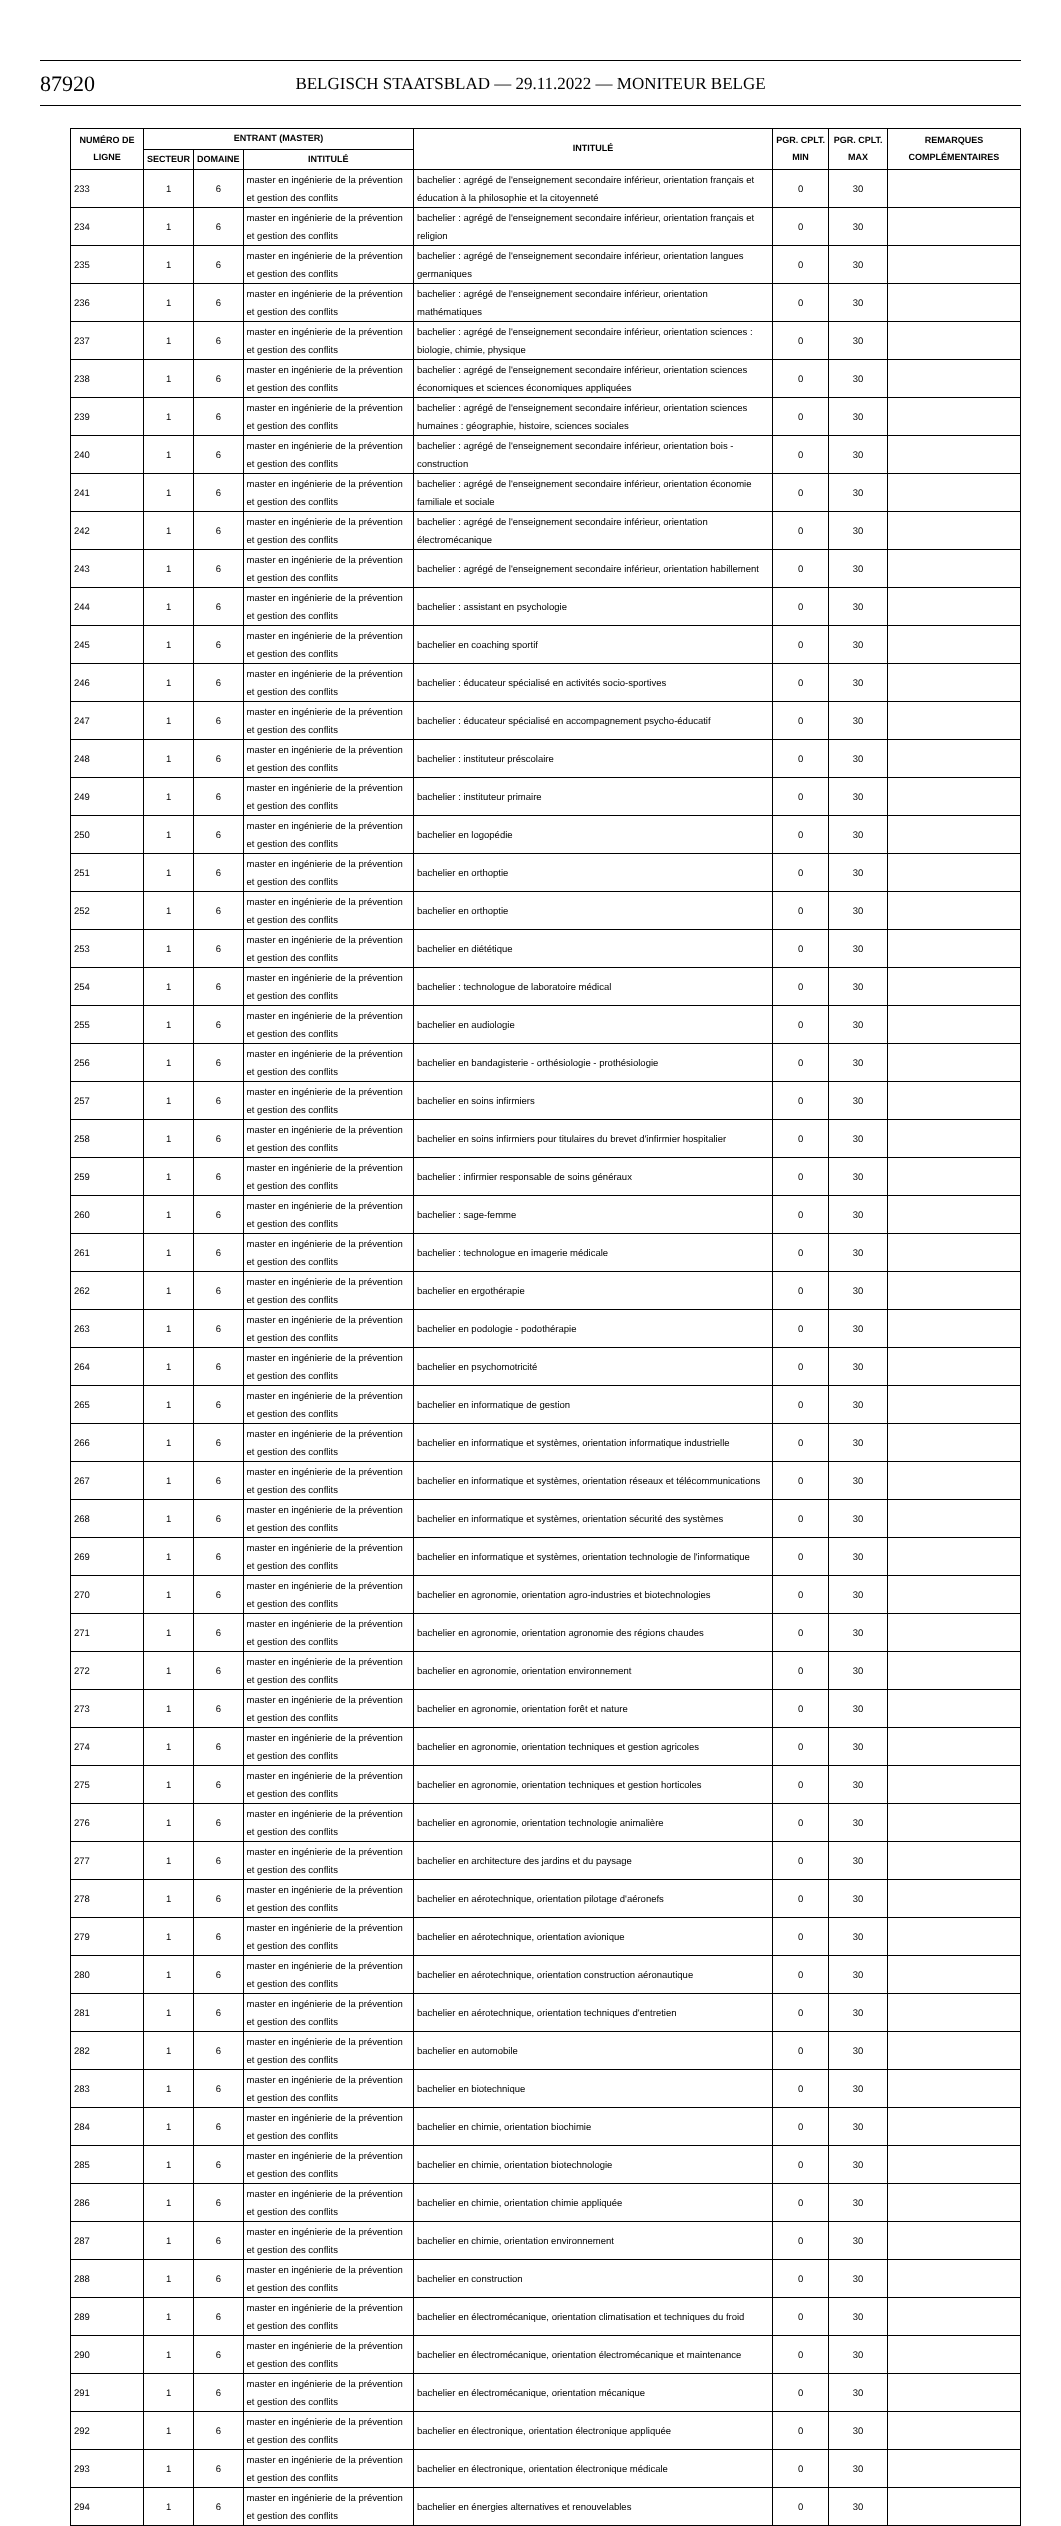87920
BELGISCH STAATSBLAD — 29.11.2022 — MONITEUR BELGE
| NUMÉRO DE LIGNE | ENTRANT (MASTER) | | | INTITULÉ | PGR. CPLT. MIN | PGR. CPLT. MAX | REMARQUES COMPLÉMENTAIRES |
| --- | --- | --- | --- | --- | --- | --- | --- |
| | SECTEUR | DOMAINE | INTITULÉ | | | | |
| 233 | 1 | 6 | master en ingénierie de la prévention et gestion des conflits | bachelier : agrégé de l'enseignement secondaire inférieur, orientation français et éducation à la philosophie et la citoyenneté | 0 | 30 | |
| 234 | 1 | 6 | master en ingénierie de la prévention et gestion des conflits | bachelier : agrégé de l'enseignement secondaire inférieur, orientation français et religion | 0 | 30 | |
| 235 | 1 | 6 | master en ingénierie de la prévention et gestion des conflits | bachelier : agrégé de l'enseignement secondaire inférieur, orientation langues germaniques | 0 | 30 | |
| 236 | 1 | 6 | master en ingénierie de la prévention et gestion des conflits | bachelier : agrégé de l'enseignement secondaire inférieur, orientation mathématiques | 0 | 30 | |
| 237 | 1 | 6 | master en ingénierie de la prévention et gestion des conflits | bachelier : agrégé de l'enseignement secondaire inférieur, orientation sciences : biologie, chimie, physique | 0 | 30 | |
| 238 | 1 | 6 | master en ingénierie de la prévention et gestion des conflits | bachelier : agrégé de l'enseignement secondaire inférieur, orientation sciences économiques et sciences économiques appliquées | 0 | 30 | |
| 239 | 1 | 6 | master en ingénierie de la prévention et gestion des conflits | bachelier : agrégé de l'enseignement secondaire inférieur, orientation sciences humaines : géographie, histoire, sciences sociales | 0 | 30 | |
| 240 | 1 | 6 | master en ingénierie de la prévention et gestion des conflits | bachelier : agrégé de l'enseignement secondaire inférieur, orientation bois - construction | 0 | 30 | |
| 241 | 1 | 6 | master en ingénierie de la prévention et gestion des conflits | bachelier : agrégé de l'enseignement secondaire inférieur, orientation économie familiale et sociale | 0 | 30 | |
| 242 | 1 | 6 | master en ingénierie de la prévention et gestion des conflits | bachelier : agrégé de l'enseignement secondaire inférieur, orientation électromécanique | 0 | 30 | |
| 243 | 1 | 6 | master en ingénierie de la prévention et gestion des conflits | bachelier : agrégé de l'enseignement secondaire inférieur, orientation habillement | 0 | 30 | |
| 244 | 1 | 6 | master en ingénierie de la prévention et gestion des conflits | bachelier : assistant en psychologie | 0 | 30 | |
| 245 | 1 | 6 | master en ingénierie de la prévention et gestion des conflits | bachelier en coaching sportif | 0 | 30 | |
| 246 | 1 | 6 | master en ingénierie de la prévention et gestion des conflits | bachelier : éducateur spécialisé en activités socio-sportives | 0 | 30 | |
| 247 | 1 | 6 | master en ingénierie de la prévention et gestion des conflits | bachelier : éducateur spécialisé en accompagnement psycho-éducatif | 0 | 30 | |
| 248 | 1 | 6 | master en ingénierie de la prévention et gestion des conflits | bachelier : instituteur préscolaire | 0 | 30 | |
| 249 | 1 | 6 | master en ingénierie de la prévention et gestion des conflits | bachelier : instituteur primaire | 0 | 30 | |
| 250 | 1 | 6 | master en ingénierie de la prévention et gestion des conflits | bachelier en logopédie | 0 | 30 | |
| 251 | 1 | 6 | master en ingénierie de la prévention et gestion des conflits | bachelier en orthoptie | 0 | 30 | |
| 252 | 1 | 6 | master en ingénierie de la prévention et gestion des conflits | bachelier en orthoptie | 0 | 30 | |
| 253 | 1 | 6 | master en ingénierie de la prévention et gestion des conflits | bachelier en diététique | 0 | 30 | |
| 254 | 1 | 6 | master en ingénierie de la prévention et gestion des conflits | bachelier : technologue de laboratoire médical | 0 | 30 | |
| 255 | 1 | 6 | master en ingénierie de la prévention et gestion des conflits | bachelier en audiologie | 0 | 30 | |
| 256 | 1 | 6 | master en ingénierie de la prévention et gestion des conflits | bachelier en bandagisterie - orthésiologie - prothésiologie | 0 | 30 | |
| 257 | 1 | 6 | master en ingénierie de la prévention et gestion des conflits | bachelier en soins infirmiers | 0 | 30 | |
| 258 | 1 | 6 | master en ingénierie de la prévention et gestion des conflits | bachelier en soins infirmiers pour titulaires du brevet d'infirmier hospitalier | 0 | 30 | |
| 259 | 1 | 6 | master en ingénierie de la prévention et gestion des conflits | bachelier : infirmier responsable de soins généraux | 0 | 30 | |
| 260 | 1 | 6 | master en ingénierie de la prévention et gestion des conflits | bachelier : sage-femme | 0 | 30 | |
| 261 | 1 | 6 | master en ingénierie de la prévention et gestion des conflits | bachelier : technologue en imagerie médicale | 0 | 30 | |
| 262 | 1 | 6 | master en ingénierie de la prévention et gestion des conflits | bachelier en ergothérapie | 0 | 30 | |
| 263 | 1 | 6 | master en ingénierie de la prévention et gestion des conflits | bachelier en podologie - podothérapie | 0 | 30 | |
| 264 | 1 | 6 | master en ingénierie de la prévention et gestion des conflits | bachelier en psychomotricité | 0 | 30 | |
| 265 | 1 | 6 | master en ingénierie de la prévention et gestion des conflits | bachelier en informatique de gestion | 0 | 30 | |
| 266 | 1 | 6 | master en ingénierie de la prévention et gestion des conflits | bachelier en informatique et systèmes, orientation informatique industrielle | 0 | 30 | |
| 267 | 1 | 6 | master en ingénierie de la prévention et gestion des conflits | bachelier en informatique et systèmes, orientation réseaux et télécommunications | 0 | 30 | |
| 268 | 1 | 6 | master en ingénierie de la prévention et gestion des conflits | bachelier en informatique et systèmes, orientation sécurité des systèmes | 0 | 30 | |
| 269 | 1 | 6 | master en ingénierie de la prévention et gestion des conflits | bachelier en informatique et systèmes, orientation technologie de l'informatique | 0 | 30 | |
| 270 | 1 | 6 | master en ingénierie de la prévention et gestion des conflits | bachelier en agronomie, orientation agro-industries et biotechnologies | 0 | 30 | |
| 271 | 1 | 6 | master en ingénierie de la prévention et gestion des conflits | bachelier en agronomie, orientation agronomie des régions chaudes | 0 | 30 | |
| 272 | 1 | 6 | master en ingénierie de la prévention et gestion des conflits | bachelier en agronomie, orientation environnement | 0 | 30 | |
| 273 | 1 | 6 | master en ingénierie de la prévention et gestion des conflits | bachelier en agronomie, orientation forêt et nature | 0 | 30 | |
| 274 | 1 | 6 | master en ingénierie de la prévention et gestion des conflits | bachelier en agronomie, orientation techniques et gestion agricoles | 0 | 30 | |
| 275 | 1 | 6 | master en ingénierie de la prévention et gestion des conflits | bachelier en agronomie, orientation techniques et gestion horticoles | 0 | 30 | |
| 276 | 1 | 6 | master en ingénierie de la prévention et gestion des conflits | bachelier en agronomie, orientation technologie animalière | 0 | 30 | |
| 277 | 1 | 6 | master en ingénierie de la prévention et gestion des conflits | bachelier en architecture des jardins et du paysage | 0 | 30 | |
| 278 | 1 | 6 | master en ingénierie de la prévention et gestion des conflits | bachelier en aérotechnique, orientation pilotage d'aéronefs | 0 | 30 | |
| 279 | 1 | 6 | master en ingénierie de la prévention et gestion des conflits | bachelier en aérotechnique, orientation avionique | 0 | 30 | |
| 280 | 1 | 6 | master en ingénierie de la prévention et gestion des conflits | bachelier en aérotechnique, orientation construction aéronautique | 0 | 30 | |
| 281 | 1 | 6 | master en ingénierie de la prévention et gestion des conflits | bachelier en aérotechnique, orientation techniques d'entretien | 0 | 30 | |
| 282 | 1 | 6 | master en ingénierie de la prévention et gestion des conflits | bachelier en automobile | 0 | 30 | |
| 283 | 1 | 6 | master en ingénierie de la prévention et gestion des conflits | bachelier en biotechnique | 0 | 30 | |
| 284 | 1 | 6 | master en ingénierie de la prévention et gestion des conflits | bachelier en chimie, orientation biochimie | 0 | 30 | |
| 285 | 1 | 6 | master en ingénierie de la prévention et gestion des conflits | bachelier en chimie, orientation biotechnologie | 0 | 30 | |
| 286 | 1 | 6 | master en ingénierie de la prévention et gestion des conflits | bachelier en chimie, orientation chimie appliquée | 0 | 30 | |
| 287 | 1 | 6 | master en ingénierie de la prévention et gestion des conflits | bachelier en chimie, orientation environnement | 0 | 30 | |
| 288 | 1 | 6 | master en ingénierie de la prévention et gestion des conflits | bachelier en construction | 0 | 30 | |
| 289 | 1 | 6 | master en ingénierie de la prévention et gestion des conflits | bachelier en électromécanique, orientation climatisation et techniques du froid | 0 | 30 | |
| 290 | 1 | 6 | master en ingénierie de la prévention et gestion des conflits | bachelier en électromécanique, orientation électromécanique et maintenance | 0 | 30 | |
| 291 | 1 | 6 | master en ingénierie de la prévention et gestion des conflits | bachelier en électromécanique, orientation mécanique | 0 | 30 | |
| 292 | 1 | 6 | master en ingénierie de la prévention et gestion des conflits | bachelier en électronique, orientation électronique appliquée | 0 | 30 | |
| 293 | 1 | 6 | master en ingénierie de la prévention et gestion des conflits | bachelier en électronique, orientation électronique médicale | 0 | 30 | |
| 294 | 1 | 6 | master en ingénierie de la prévention et gestion des conflits | bachelier en énergies alternatives et renouvelables | 0 | 30 | |